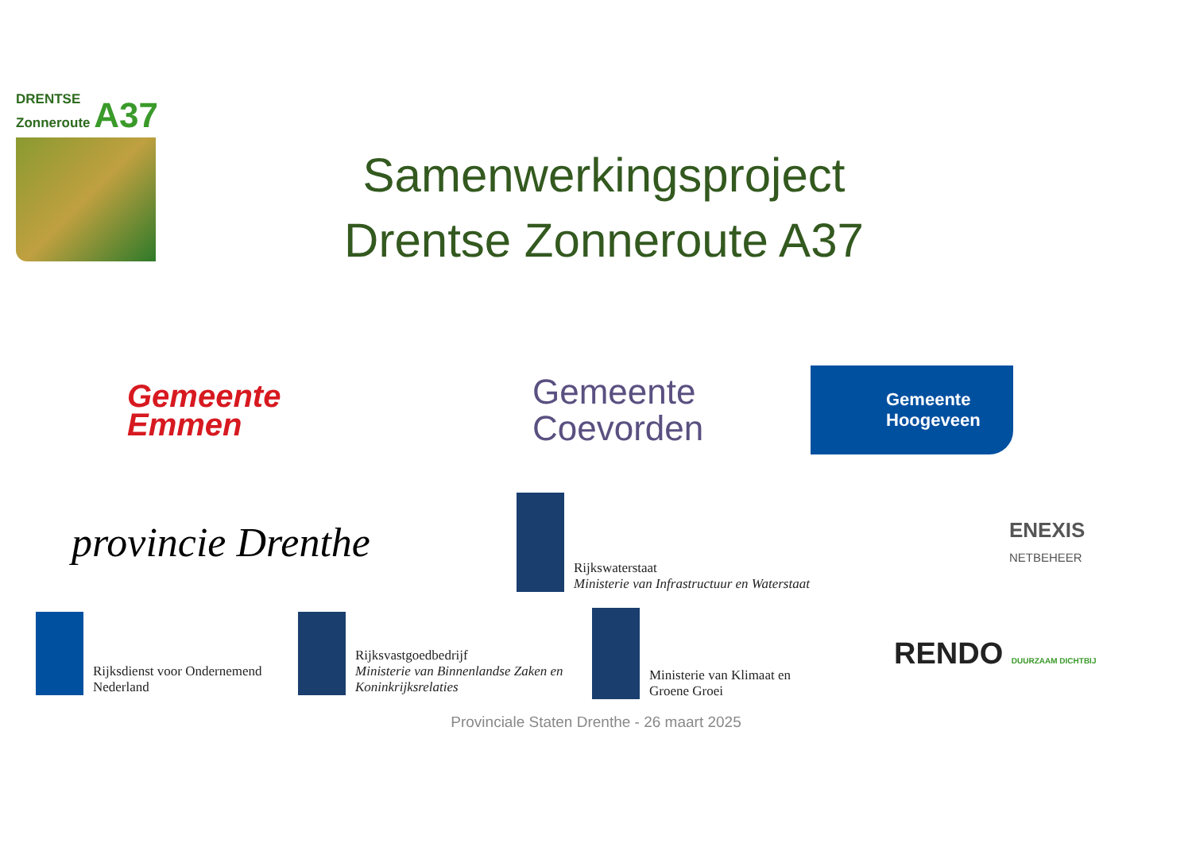DRENTSE
Zonneroute A37
Samenwerkingsproject
Drentse Zonneroute A37
Gemeente
Emmen
Gemeente
Coevorden
Gemeente
Hoogeveen
provincie Drenthe
Rijkswaterstaat
Ministerie van Infrastructuur en Waterstaat
ENEXIS
NETBEHEER
Rijksdienst voor Ondernemend
Nederland
Rijksvastgoedbedrijf
Ministerie van Binnenlandse Zaken en
Koninkrijksrelaties
Ministerie van Klimaat en
Groene Groei
RENDO DUURZAAM DICHTBIJ
Provinciale Staten Drenthe - 26 maart 2025